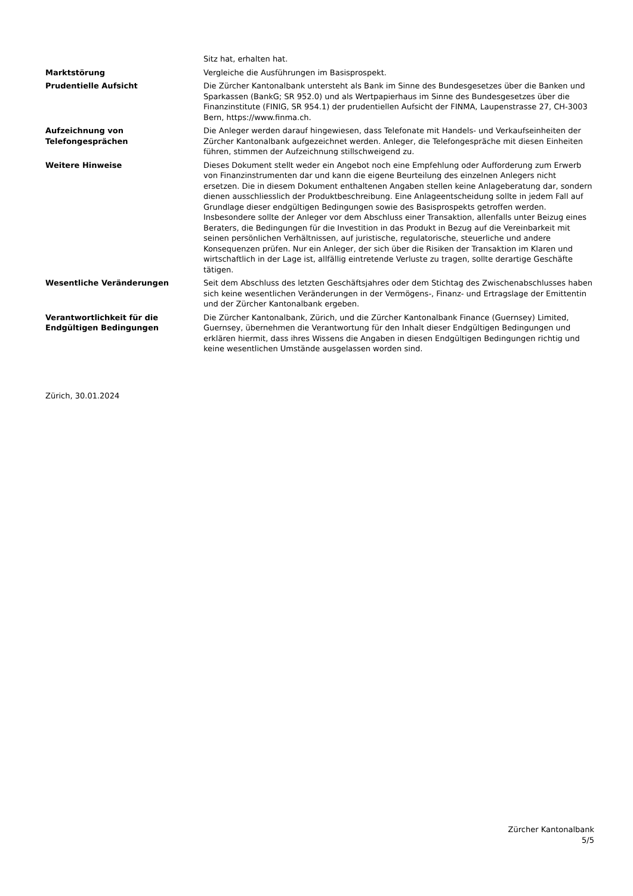| | Sitz hat, erhalten hat. |
| Marktstörung | Vergleiche die Ausführungen im Basisprospekt. |
| Prudentielle Aufsicht | Die Zürcher Kantonalbank untersteht als Bank im Sinne des Bundesgesetzes über die Banken und Sparkassen (BankG; SR 952.0) und als Wertpapierhaus im Sinne des Bundesgesetzes über die Finanzinstitute (FINIG, SR 954.1) der prudentiellen Aufsicht der FINMA, Laupenstrasse 27, CH-3003 Bern, https://www.finma.ch. |
| Aufzeichnung von Telefongesprächen | Die Anleger werden darauf hingewiesen, dass Telefonate mit Handels- und Verkaufseinheiten der Zürcher Kantonalbank aufgezeichnet werden. Anleger, die Telefongespräche mit diesen Einheiten führen, stimmen der Aufzeichnung stillschweigend zu. |
| Weitere Hinweise | Dieses Dokument stellt weder ein Angebot noch eine Empfehlung oder Aufforderung zum Erwerb von Finanzinstrumenten dar und kann die eigene Beurteilung des einzelnen Anlegers nicht ersetzen. Die in diesem Dokument enthaltenen Angaben stellen keine Anlageberatung dar, sondern dienen ausschliesslich der Produktbeschreibung. Eine Anlageentscheidung sollte in jedem Fall auf Grundlage dieser endgültigen Bedingungen sowie des Basisprospekts getroffen werden. Insbesondere sollte der Anleger vor dem Abschluss einer Transaktion, allenfalls unter Beizug eines Beraters, die Bedingungen für die Investition in das Produkt in Bezug auf die Vereinbarkeit mit seinen persönlichen Verhältnissen, auf juristische, regulatorische, steuerliche und andere Konsequenzen prüfen. Nur ein Anleger, der sich über die Risiken der Transaktion im Klaren und wirtschaftlich in der Lage ist, allfällig eintretende Verluste zu tragen, sollte derartige Geschäfte tätigen. |
| Wesentliche Veränderungen | Seit dem Abschluss des letzten Geschäftsjahres oder dem Stichtag des Zwischenabschlusses haben sich keine wesentlichen Veränderungen in der Vermögens-, Finanz- und Ertragslage der Emittentin und der Zürcher Kantonalbank ergeben. |
| Verantwortlichkeit für die Endgültigen Bedingungen | Die Zürcher Kantonalbank, Zürich, und die Zürcher Kantonalbank Finance (Guernsey) Limited, Guernsey, übernehmen die Verantwortung für den Inhalt dieser Endgültigen Bedingungen und erklären hiermit, dass ihres Wissens die Angaben in diesen Endgültigen Bedingungen richtig und keine wesentlichen Umstände ausgelassen worden sind. |
Zürich, 30.01.2024
Zürcher Kantonalbank
5/5